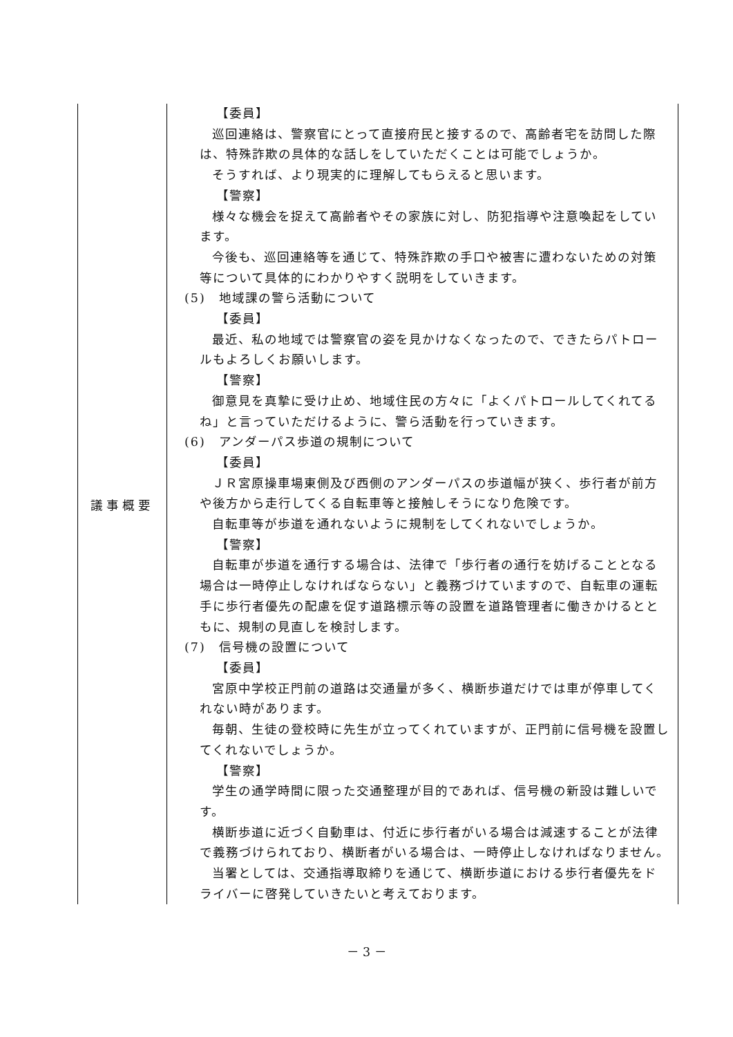| 議事概要 | 【委員】 巡回連絡は、警察官にとって直接府民と接するので、高齢者宅を訪問した際は、特殊詐欺の具体的な話しをしていただくことは可能でしょうか。 そうすれば、より現実的に理解してもらえると思います。 【警察】 様々な機会を捉えて高齢者やその家族に対し、防犯指導や注意喚起をしています。 今後も、巡回連絡等を通じて、特殊詐欺の手口や被害に遭わないための対策等について具体的にわかりやすく説明をしていきます。 (5) 地域課の警ら活動について 【委員】 最近、私の地域では警察官の姿を見かけなくなったので、できたらパトロールもよろしくお願いします。 【警察】 御意見を真摯に受け止め、地域住民の方々に「よくパトロールしてくれてるね」と言っていただけるように、警ら活動を行っていきます。 (6) アンダーパス歩道の規制について 【委員】 ＪＲ宮原操車場東側及び西側のアンダーパスの歩道幅が狭く、歩行者が前方や後方から走行してくる自転車等と接触しそうになり危険です。 自転車等が歩道を通れないように規制をしてくれないでしょうか。 【警察】 自転車が歩道を通行する場合は、法律で「歩行者の通行を妨げることとなる場合は一時停止しなければならない」と義務づけていますので、自転車の運転手に歩行者優先の配慮を促す道路標示等の設置を道路管理者に働きかけるとともに、規制の見直しを検討します。 (7) 信号機の設置について 【委員】 宮原中学校正門前の道路は交通量が多く、横断歩道だけでは車が停車してくれない時があります。 毎朝、生徒の登校時に先生が立ってくれていますが、正門前に信号機を設置してくれないでしょうか。 【警察】 学生の通学時間に限った交通整理が目的であれば、信号機の新設は難しいです。 横断歩道に近づく自動車は、付近に歩行者がいる場合は減速することが法律で義務づけられており、横断者がいる場合は、一時停止しなければなりません。 当署としては、交通指導取締りを通じて、横断歩道における歩行者優先をドライバーに啓発していきたいと考えております。 |
－ 3 －